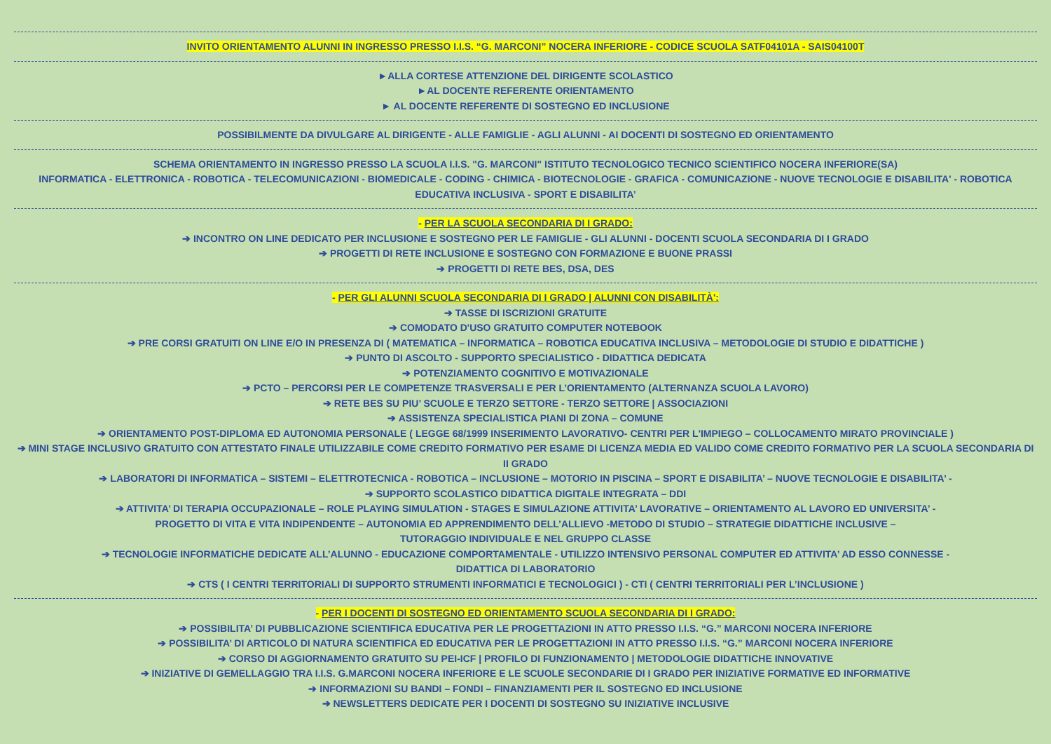INVITO ORIENTAMENTO ALUNNI IN INGRESSO PRESSO I.I.S. “G. MARCONI” NOCERA INFERIORE - CODICE SCUOLA SATF04101A - SAIS04100T
►ALLA CORTESE ATTENZIONE DEL DIRIGENTE SCOLASTICO
►AL DOCENTE REFERENTE ORIENTAMENTO
► AL DOCENTE REFERENTE DI SOSTEGNO ED INCLUSIONE
POSSIBILMENTE DA DIVULGARE AL DIRIGENTE - ALLE FAMIGLIE - AGLI ALUNNI - AI DOCENTI DI SOSTEGNO ED ORIENTAMENTO
SCHEMA ORIENTAMENTO IN INGRESSO PRESSO LA SCUOLA I.I.S. "G. MARCONI" ISTITUTO TECNOLOGICO TECNICO SCIENTIFICO NOCERA INFERIORE(SA)
INFORMATICA - ELETTRONICA - ROBOTICA - TELECOMUNICAZIONI - BIOMEDICALE - CODING - CHIMICA - BIOTECNOLOGIE - GRAFICA - COMUNICAZIONE - NUOVE TECNOLOGIE E DISABILITA' - ROBOTICA EDUCATIVA INCLUSIVA - SPORT E DISABILITA’
- PER LA SCUOLA SECONDARIA DI I GRADO:
➔ INCONTRO ON LINE DEDICATO PER INCLUSIONE E SOSTEGNO PER LE FAMIGLIE - GLI ALUNNI - DOCENTI SCUOLA SECONDARIA DI I GRADO
➔ PROGETTI DI RETE INCLUSIONE E SOSTEGNO CON FORMAZIONE E BUONE PRASSI
➔ PROGETTI DI RETE BES, DSA, DES
- PER GLI ALUNNI SCUOLA SECONDARIA DI I GRADO | ALUNNI CON DISABILITÀ':
➔ TASSE DI ISCRIZIONI GRATUITE
➔ COMODATO D'USO GRATUITO COMPUTER NOTEBOOK
➔ PRE CORSI GRATUITI ON LINE E/O IN PRESENZA DI ( MATEMATICA – INFORMATICA – ROBOTICA EDUCATIVA INCLUSIVA – METODOLOGIE DI STUDIO E DIDATTICHE )
➔ PUNTO DI ASCOLTO - SUPPORTO SPECIALISTICO - DIDATTICA DEDICATA
➔ POTENZIAMENTO COGNITIVO E MOTIVAZIONALE
➔ PCTO – PERCORSI PER LE COMPETENZE TRASVERSALI E PER L’ORIENTAMENTO (ALTERNANZA SCUOLA LAVORO)
➔ RETE BES SU PIU’ SCUOLE E TERZO SETTORE - TERZO SETTORE | ASSOCIAZIONI
➔ ASSISTENZA SPECIALISTICA PIANI DI ZONA – COMUNE
➔ ORIENTAMENTO POST-DIPLOMA ED AUTONOMIA PERSONALE ( LEGGE 68/1999 INSERIMENTO LAVORATIVO- CENTRI PER L'IMPIEGO – COLLOCAMENTO MIRATO PROVINCIALE )
➔ MINI STAGE INCLUSIVO GRATUITO CON ATTESTATO FINALE UTILIZZABILE COME CREDITO FORMATIVO PER ESAME DI LICENZA MEDIA ED VALIDO COME CREDITO FORMATIVO PER LA SCUOLA SECONDARIA DI II GRADO
➔ LABORATORI DI INFORMATICA – SISTEMI – ELETTROTECNICA - ROBOTICA – INCLUSIONE – MOTORIO IN PISCINA – SPORT E DISABILITA’ – NUOVE TECNOLOGIE E DISABILITA’ -
➔ SUPPORTO SCOLASTICO DIDATTICA DIGITALE INTEGRATA – DDI
➔ ATTIVITA’ DI TERAPIA OCCUPAZIONALE – ROLE PLAYING SIMULATION - STAGES E SIMULAZIONE ATTIVITA’ LAVORATIVE – ORIENTAMENTO AL LAVORO ED UNIVERSITA’ -
PROGETTO DI VITA E VITA INDIPENDENTE – AUTONOMIA ED APPRENDIMENTO DELL’ALLIEVO -METODO DI STUDIO – STRATEGIE DIDATTICHE INCLUSIVE –
TUTORAGGIO INDIVIDUALE E NEL GRUPPO CLASSE
➔ TECNOLOGIE INFORMATICHE DEDICATE ALL’ALUNNO - EDUCAZIONE COMPORTAMENTALE - UTILIZZO INTENSIVO PERSONAL COMPUTER ED ATTIVITA’ AD ESSO CONNESSE -
DIDATTICA DI LABORATORIO
➔ CTS ( I CENTRI TERRITORIALI DI SUPPORTO STRUMENTI INFORMATICI E TECNOLOGICI ) - CTI ( CENTRI TERRITORIALI PER L’INCLUSIONE )
- PER I DOCENTI DI SOSTEGNO ED ORIENTAMENTO SCUOLA SECONDARIA DI I GRADO:
➔ POSSIBILITA’ DI PUBBLICAZIONE SCIENTIFICA EDUCATIVA PER LE PROGETTAZIONI IN ATTO PRESSO I.I.S. “G.” MARCONI NOCERA INFERIORE
➔ POSSIBILITA’ DI ARTICOLO DI NATURA SCIENTIFICA ED EDUCATIVA PER LE PROGETTAZIONI IN ATTO PRESSO I.I.S. “G.” MARCONI NOCERA INFERIORE
➔ CORSO DI AGGIORNAMENTO GRATUITO SU PEI-ICF | PROFILO DI FUNZIONAMENTO | METODOLOGIE DIDATTICHE INNOVATIVE
➔ INIZIATIVE DI GEMELLAGGIO TRA I.I.S. G.MARCONI NOCERA INFERIORE E LE SCUOLE SECONDARIE DI I GRADO PER INIZIATIVE FORMATIVE ED INFORMATIVE
➔ INFORMAZIONI SU BANDI – FONDI – FINANZIAMENTI PER IL SOSTEGNO ED INCLUSIONE
➔ NEWSLETTERS DEDICATE PER I DOCENTI DI SOSTEGNO SU INIZIATIVE INCLUSIVE